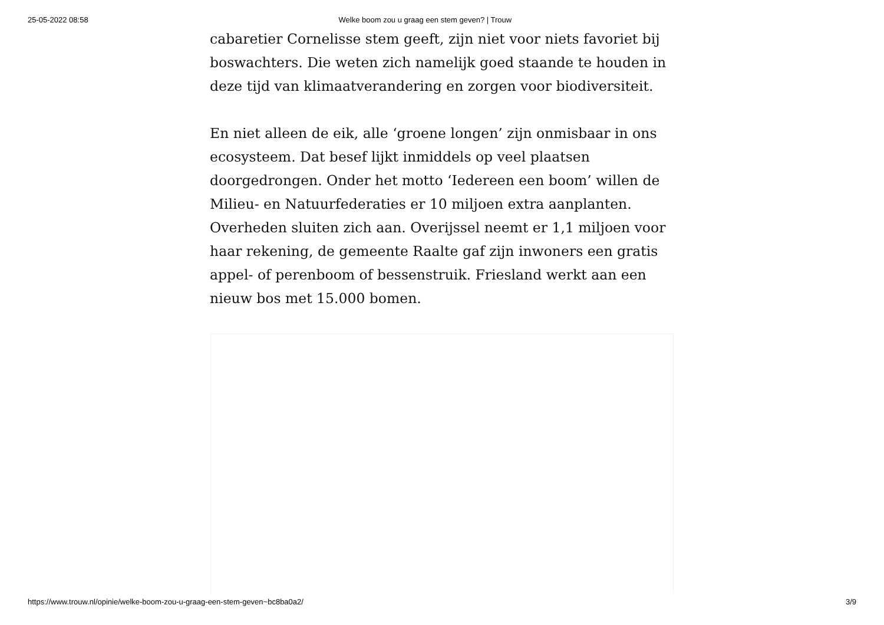25-05-2022 08:58 Welke boom zou u graag een stem geven? | Trouw
cabaretier Cornelisse stem geeft, zijn niet voor niets favoriet bij boswachters. Die weten zich namelijk goed staande te houden in deze tijd van klimaatverandering en zorgen voor biodiversiteit.
En niet alleen de eik, alle ‘groene longen’ zijn onmisbaar in ons ecosysteem. Dat besef lijkt inmiddels op veel plaatsen doorgedrongen. Onder het motto ‘Iedereen een boom’ willen de Milieu- en Natuurfederaties er 10 miljoen extra aanplanten. Overheden sluiten zich aan. Overijssel neemt er 1,1 miljoen voor haar rekening, de gemeente Raalte gaf zijn inwoners een gratis appel- of perenboom of bessenstruik. Friesland werkt aan een nieuw bos met 15.000 bomen.
https://www.trouw.nl/opinie/welke-boom-zou-u-graag-een-stem-geven~bc8ba0a2/ 3/9